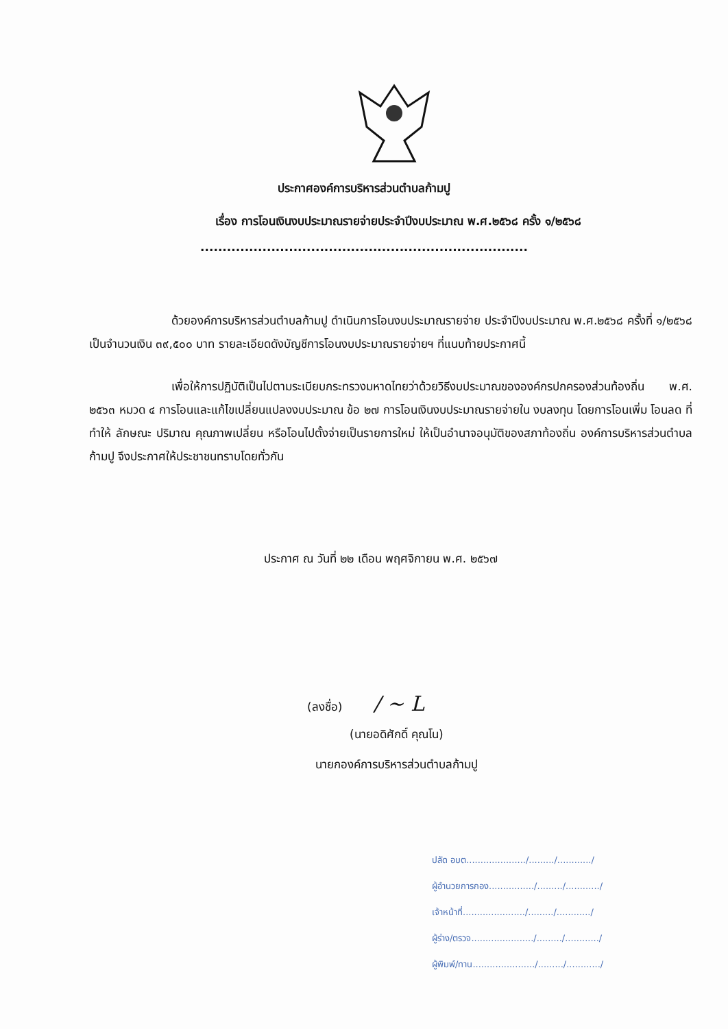ประกาศองค์การบริหารส่วนตำบลก้ามปู
เรื่อง การโอนเงินงบประมาณรายจ่ายประจำปีงบประมาณ พ.ศ.๒๕๖๘ ครั้ง ๑/๒๕๖๘
..........................................................................
ด้วยองค์การบริหารส่วนตำบลก้ามปู ดำเนินการโอนงบประมาณรายจ่าย ประจำปีงบประมาณ พ.ศ.๒๕๖๘ ครั้งที่ ๑/๒๕๖๘ เป็นจำนวนเงิน ๓๙,๕๐๐ บาท รายละเอียดดังบัญชีการโอนงบประมาณรายจ่ายฯ ที่แนบท้ายประกาศนี้
เพื่อให้การปฏิบัติเป็นไปตามระเบียบกระทรวงมหาดไทยว่าด้วยวิธีงบประมาณขององค์กรปกครองส่วนท้องถิ่น พ.ศ. ๒๕๖๓ หมวด ๔ การโอนและแก้ไขเปลี่ยนแปลงงบประมาณ ข้อ ๒๗ การโอนเงินงบประมาณรายจ่ายใน งบลงทุน โดยการโอนเพิ่ม โอนลด ที่ทำให้ ลักษณะ ปริมาณ คุณภาพเปลี่ยน หรือโอนไปตั้งจ่ายเป็นรายการใหม่ ให้เป็นอำนาจอนุมัติของสภาท้องถิ่น องค์การบริหารส่วนตำบลก้ามปู จึงประกาศให้ประชาชนทราบโดยทั่วกัน
ประกาศ ณ วันที่ ๒๒ เดือน พฤศจิกายน พ.ศ. ๒๕๖๗
(ลงชื่อ) / ~ L
(นายอดิศักดิ์ คุณโน)
นายกองค์การบริหารส่วนตำบลก้ามปู
ปลัด อบต...................../........./............/
ผู้อำนวยการกอง................/........./............/
เจ้าหน้าที่....................../........./............/
ผู้ร่าง/ตรวจ....................../........./............/
ผู้พิมพ์/ทาน....................../........./............/